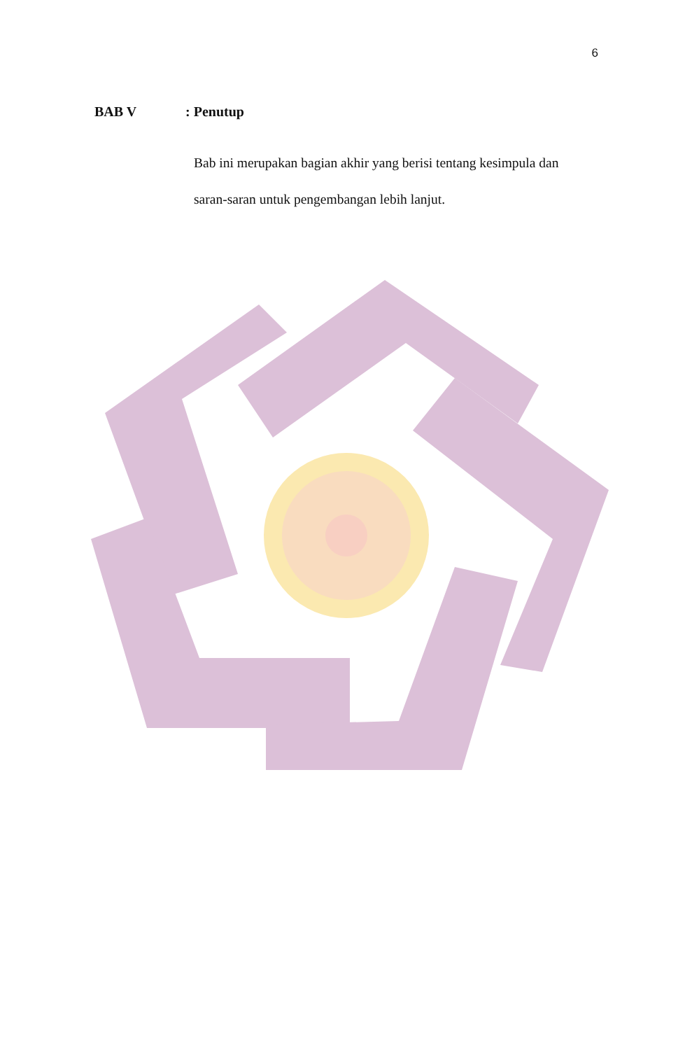6
BAB V : Penutup
Bab ini merupakan bagian akhir yang berisi tentang kesimpula dan saran-saran untuk pengembangan lebih lanjut.